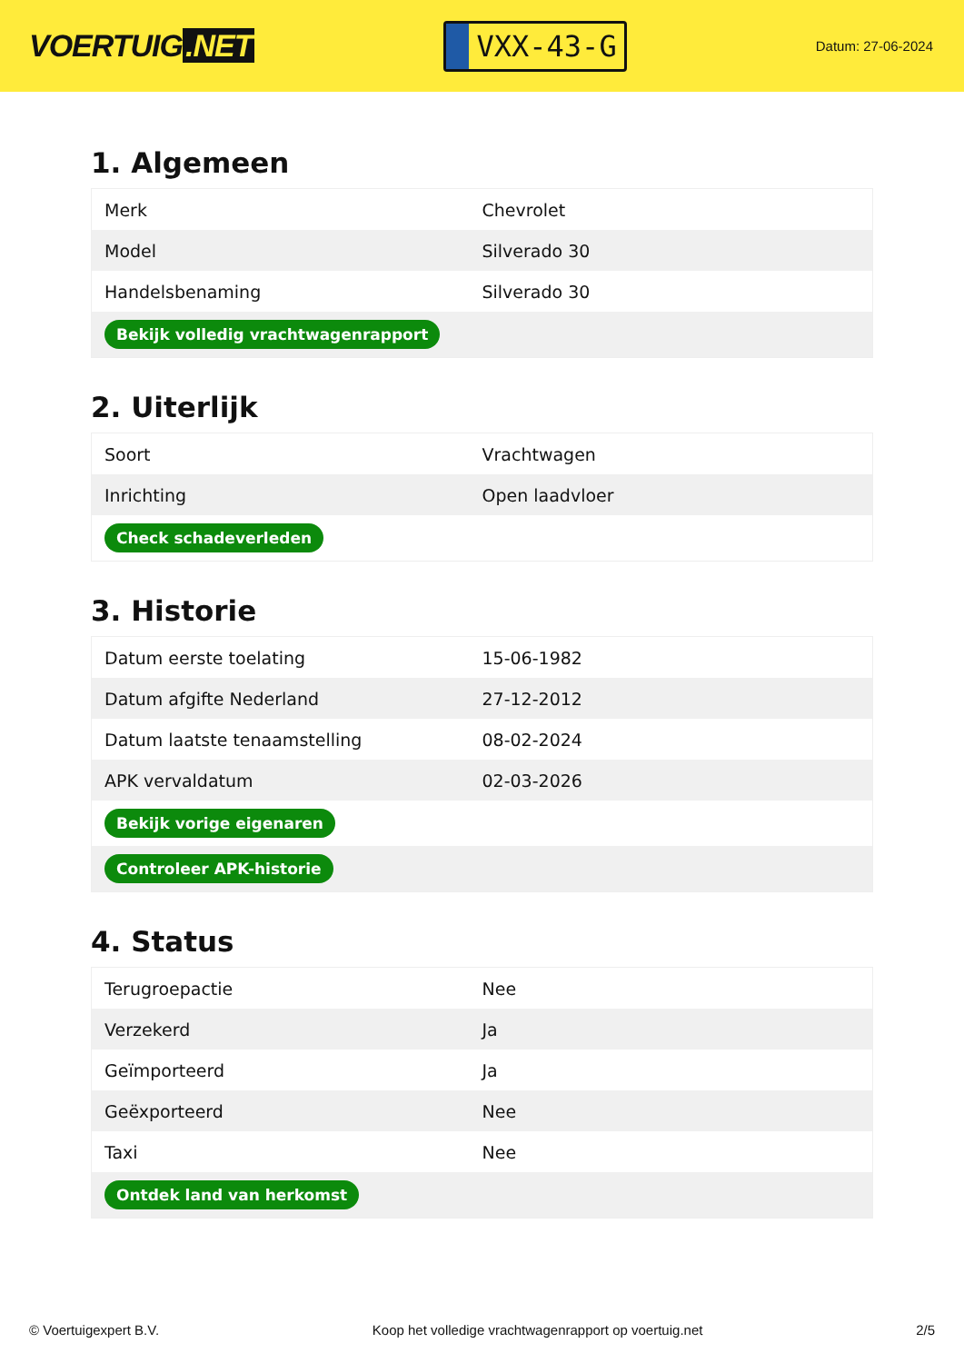VOERTUIG.NET
VXX-43-G
Datum: 27-06-2024
1. Algemeen
| Merk | Chevrolet |
| Model | Silverado 30 |
| Handelsbenaming | Silverado 30 |
| Bekijk volledig vrachtwagenrapport | |
2. Uiterlijk
| Soort | Vrachtwagen |
| Inrichting | Open laadvloer |
| Check schadeverleden | |
3. Historie
| Datum eerste toelating | 15-06-1982 |
| Datum afgifte Nederland | 27-12-2012 |
| Datum laatste tenaamstelling | 08-02-2024 |
| APK vervaldatum | 02-03-2026 |
| Bekijk vorige eigenaren | |
| Controleer APK-historie | |
4. Status
| Terugroepactie | Nee |
| Verzekerd | Ja |
| Geïmporteerd | Ja |
| Geëxporteerd | Nee |
| Taxi | Nee |
| Ontdek land van herkomst | |
© Voertuigexpert B.V. Koop het volledige vrachtwagenrapport op voertuig.net 2/5